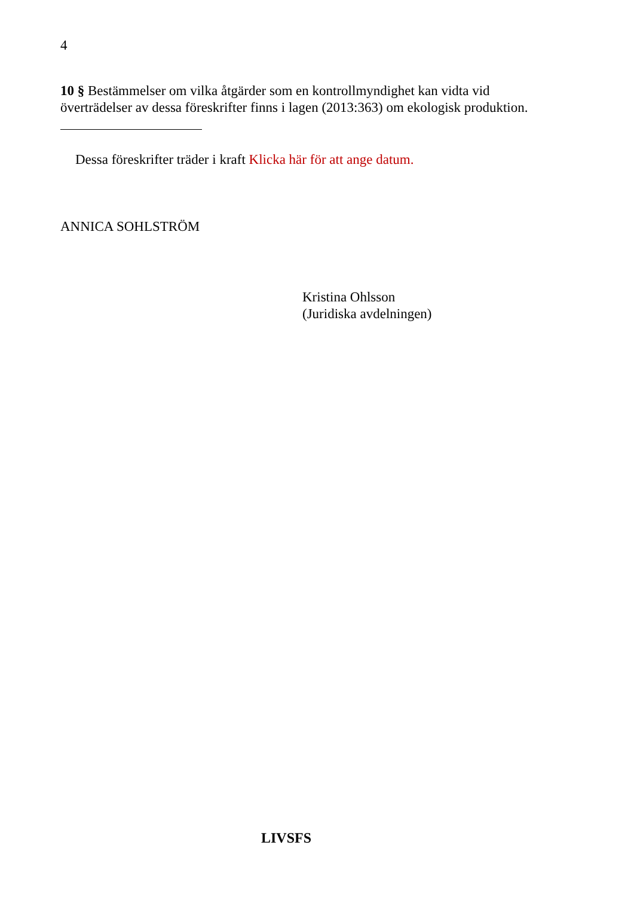4
10 § Bestämmelser om vilka åtgärder som en kontrollmyndighet kan vidta vid överträdelser av dessa föreskrifter finns i lagen (2013:363) om ekologisk produktion.
Dessa föreskrifter träder i kraft Klicka här för att ange datum.
ANNICA SOHLSTRÖM
Kristina Ohlsson
(Juridiska avdelningen)
LIVSFS